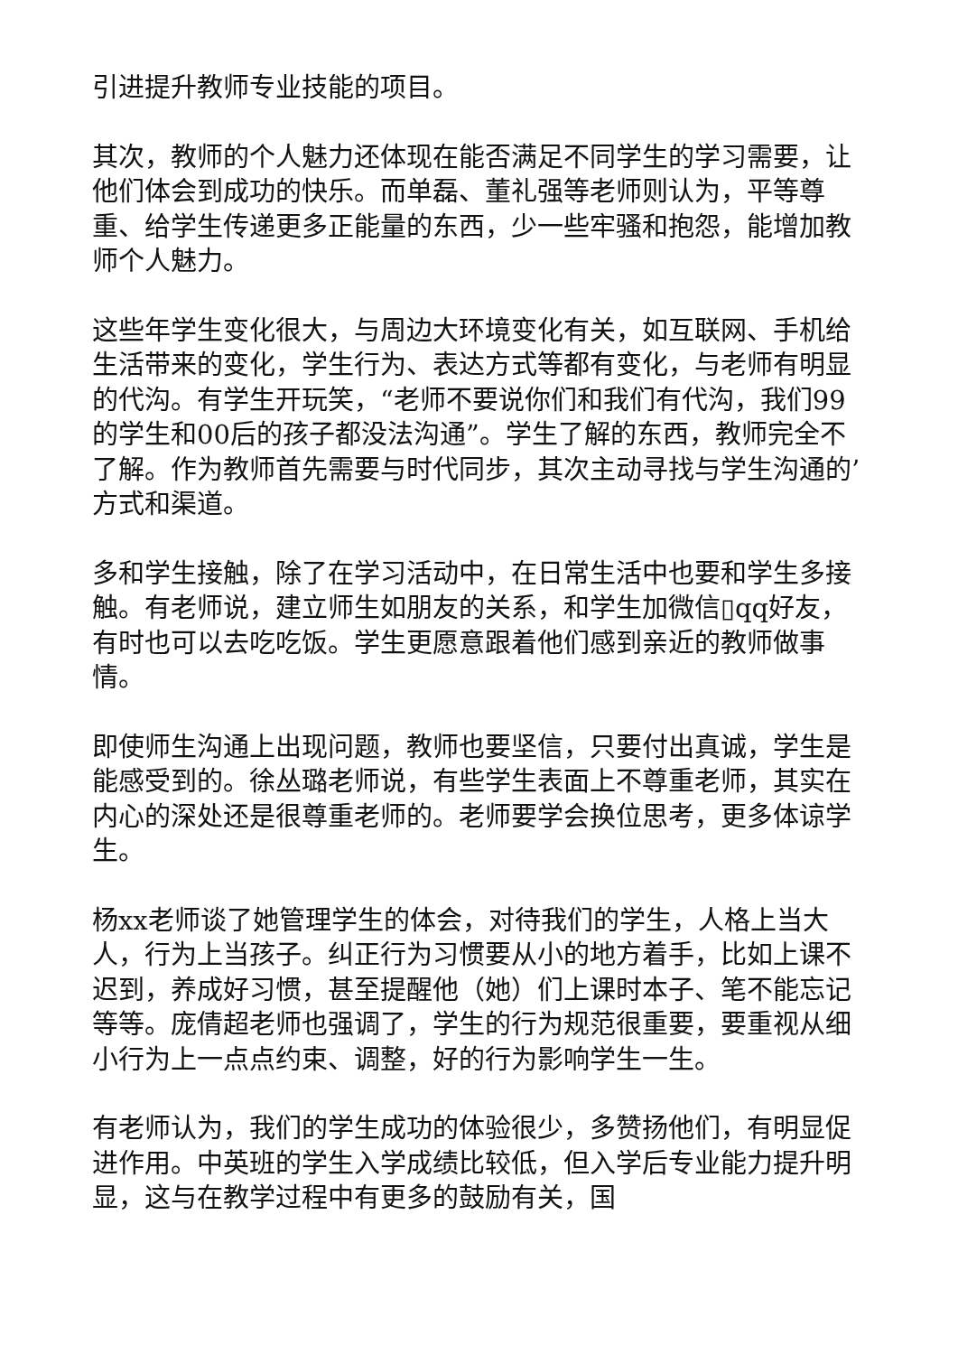引进提升教师专业技能的项目。
其次，教师的个人魅力还体现在能否满足不同学生的学习需要，让他们体会到成功的快乐。而单磊、董礼强等老师则认为，平等尊重、给学生传递更多正能量的东西，少一些牢骚和抱怨，能增加教师个人魅力。
这些年学生变化很大，与周边大环境变化有关，如互联网、手机给生活带来的变化，学生行为、表达方式等都有变化，与老师有明显的代沟。有学生开玩笑，“老师不要说你们和我们有代沟，我们99的学生和00后的孩子都没法沟通”。学生了解的东西，教师完全不了解。作为教师首先需要与时代同步，其次主动寻找与学生沟通的’方式和渠道。
多和学生接触，除了在学习活动中，在日常生活中也要和学生多接触。有老师说，建立师生如朋友的关系，和学生加微信▯qq好友，有时也可以去吃吃饭。学生更愿意跟着他们感到亲近的教师做事情。
即使师生沟通上出现问题，教师也要坚信，只要付出真诚，学生是能感受到的。徐丛璐老师说，有些学生表面上不尊重老师，其实在内心的深处还是很尊重老师的。老师要学会换位思考，更多体谅学生。
杨xx老师谈了她管理学生的体会，对待我们的学生，人格上当大人，行为上当孩子。纠正行为习惯要从小的地方着手，比如上课不迟到，养成好习惯，甚至提醒他（她）们上课时本子、笔不能忘记等等。庞倩超老师也强调了，学生的行为规范很重要，要重视从细小行为上一点点约束、调整，好的行为影响学生一生。
有老师认为，我们的学生成功的体验很少，多赞扬他们，有明显促进作用。中英班的学生入学成绩比较低，但入学后专业能力提升明显，这与在教学过程中有更多的鼓励有关，国